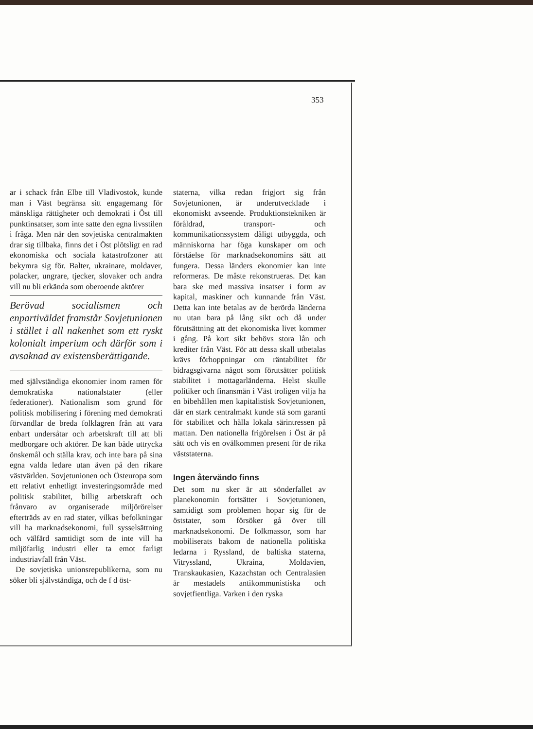353
ar i schack från Elbe till Vladivostok, kunde man i Väst begränsa sitt engagemang för mänskliga rättigheter och demokrati i Öst till punktinsatser, som inte satte den egna livsstilen i fråga. Men när den sovjetiska centralmakten drar sig tillbaka, finns det i Öst plötsligt en rad ekonomiska och sociala katastrofzoner att bekymra sig för. Balter, ukrainare, moldaver, polacker, ungrare, tjecker, slovaker och andra vill nu bli erkända som oberoende aktörer
Berövad socialismen och enpartiväldet framstår Sovjetunionen i stället i all nakenhet som ett ryskt kolonialt imperium och därför som i avsaknad av existensberättigande.
med självständiga ekonomier inom ramen för demokratiska nationalstater (eller federationer). Nationalism som grund för politisk mobilisering i förening med demokrati förvandlar de breda folklagren från att vara enbart undersåtar och arbetskraft till att bli medborgare och aktörer. De kan både uttrycka önskemål och ställa krav, och inte bara på sina egna valda ledare utan även på den rikare västvärlden. Sovjetunionen och Östeuropa som ett relativt enhetligt investeringsområde med politisk stabilitet, billig arbetskraft och frånvaro av organiserade miljörörelser efterträds av en rad stater, vilkas befolkningar vill ha marknadsekonomi, full sysselsättning och välfärd samtidigt som de inte vill ha miljöfarlig industri eller ta emot farligt industriavfall från Väst.
De sovjetiska unionsrepublikerna, som nu söker bli självständiga, och de f d öst-
staterna, vilka redan frigjort sig från Sovjetunionen, är underutvecklade i ekonomiskt avseende. Produktionstekniken är föråldrad, transport- och kommunikationssystem dåligt utbyggda, och människorna har föga kunskaper om och förståelse för marknadsekonomins sätt att fungera. Dessa länders ekonomier kan inte reformeras. De måste rekonstrueras. Det kan bara ske med massiva insatser i form av kapital, maskiner och kunnande från Väst. Detta kan inte betalas av de berörda länderna nu utan bara på lång sikt och då under förutsättning att det ekonomiska livet kommer i gång. På kort sikt behövs stora lån och krediter från Väst. För att dessa skall utbetalas krävs förhoppningar om räntabilitet för bidragsgivarna något som förutsätter politisk stabilitet i mottagarländerna. Helst skulle politiker och finansmän i Väst troligen vilja ha en bibehållen men kapitalistisk Sovjetunionen, där en stark centralmakt kunde stå som garanti för stabilitet och hålla lokala särintressen på mattan. Den nationella frigörelsen i Öst är på sätt och vis en ovälkommen present för de rika väststaterna.
Ingen återvändo finns
Det som nu sker är att sönderfallet av planekonomin fortsätter i Sovjetunionen, samtidigt som problemen hopar sig för de öststater, som försöker gå över till marknadsekonomi. De folkmassor, som har mobiliserats bakom de nationella politiska ledarna i Ryssland, de baltiska staterna, Vitryssland, Ukraina, Moldavien, Transkaukasien, Kazachstan och Centralasien är mestadels antikommunistiska och sovjetfientliga. Varken i den ryska